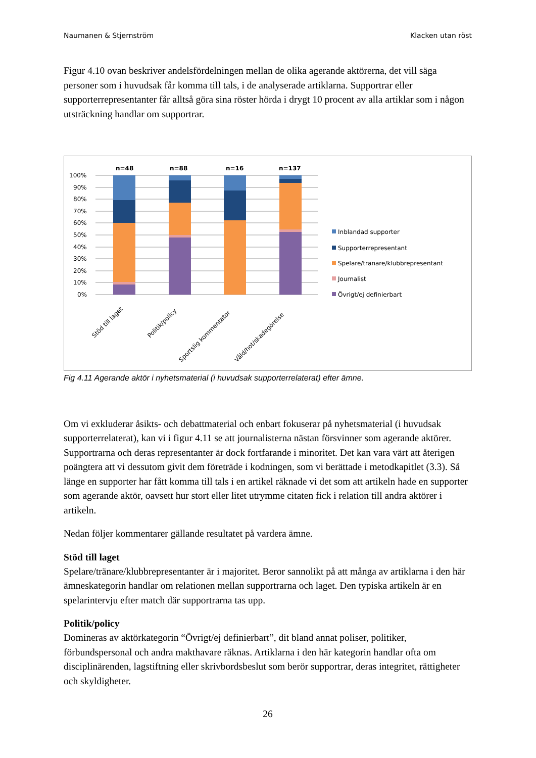Naumanen & Stjernström Klacken utan röst
Figur 4.10 ovan beskriver andelsfördelningen mellan de olika agerande aktörerna, det vill säga personer som i huvudsak får komma till tals, i de analyserade artiklarna. Supportrar eller supporterrepresentanter får alltså göra sina röster hörda i drygt 10 procent av alla artiklar som i någon utsträckning handlar om supportrar.
100%
90%
80%
70%
60%
50%
40%
30%
20%
10%
0%
n=48
n=88
n=16
n=137
Stöd till laget
Politik/policy
Sportslig kommentator
Våld/hot/skadegörelse
Inblandad supporter
Supporterrepresentant
Spelare/tränare/klubbrepresentant
Journalist
Övrigt/ej definierbart
Fig 4.11 Agerande aktör i nyhetsmaterial (i huvudsak supporterrelaterat) efter ämne.
Om vi exkluderar åsikts- och debattmaterial och enbart fokuserar på nyhetsmaterial (i huvudsak supporterrelaterat), kan vi i figur 4.11 se att journalisterna nästan försvinner som agerande aktörer. Supportrarna och deras representanter är dock fortfarande i minoritet. Det kan vara värt att återigen poängtera att vi dessutom givit dem företräde i kodningen, som vi berättade i metodkapitlet (3.3). Så länge en supporter har fått komma till tals i en artikel räknade vi det som att artikeln hade en supporter som agerande aktör, oavsett hur stort eller litet utrymme citaten fick i relation till andra aktörer i artikeln.
Nedan följer kommentarer gällande resultatet på vardera ämne.
Stöd till laget
Spelare/tränare/klubbrepresentanter är i majoritet. Beror sannolikt på att många av artiklarna i den här ämneskategorin handlar om relationen mellan supportrarna och laget. Den typiska artikeln är en spelarintervju efter match där supportrarna tas upp.
Politik/policy
Domineras av aktörkategorin “Övrigt/ej definierbart”, dit bland annat poliser, politiker, förbundspersonal och andra makthavare räknas. Artiklarna i den här kategorin handlar ofta om disciplinärenden, lagstiftning eller skrivbordsbeslut som berör supportrar, deras integritet, rättigheter och skyldigheter.
26